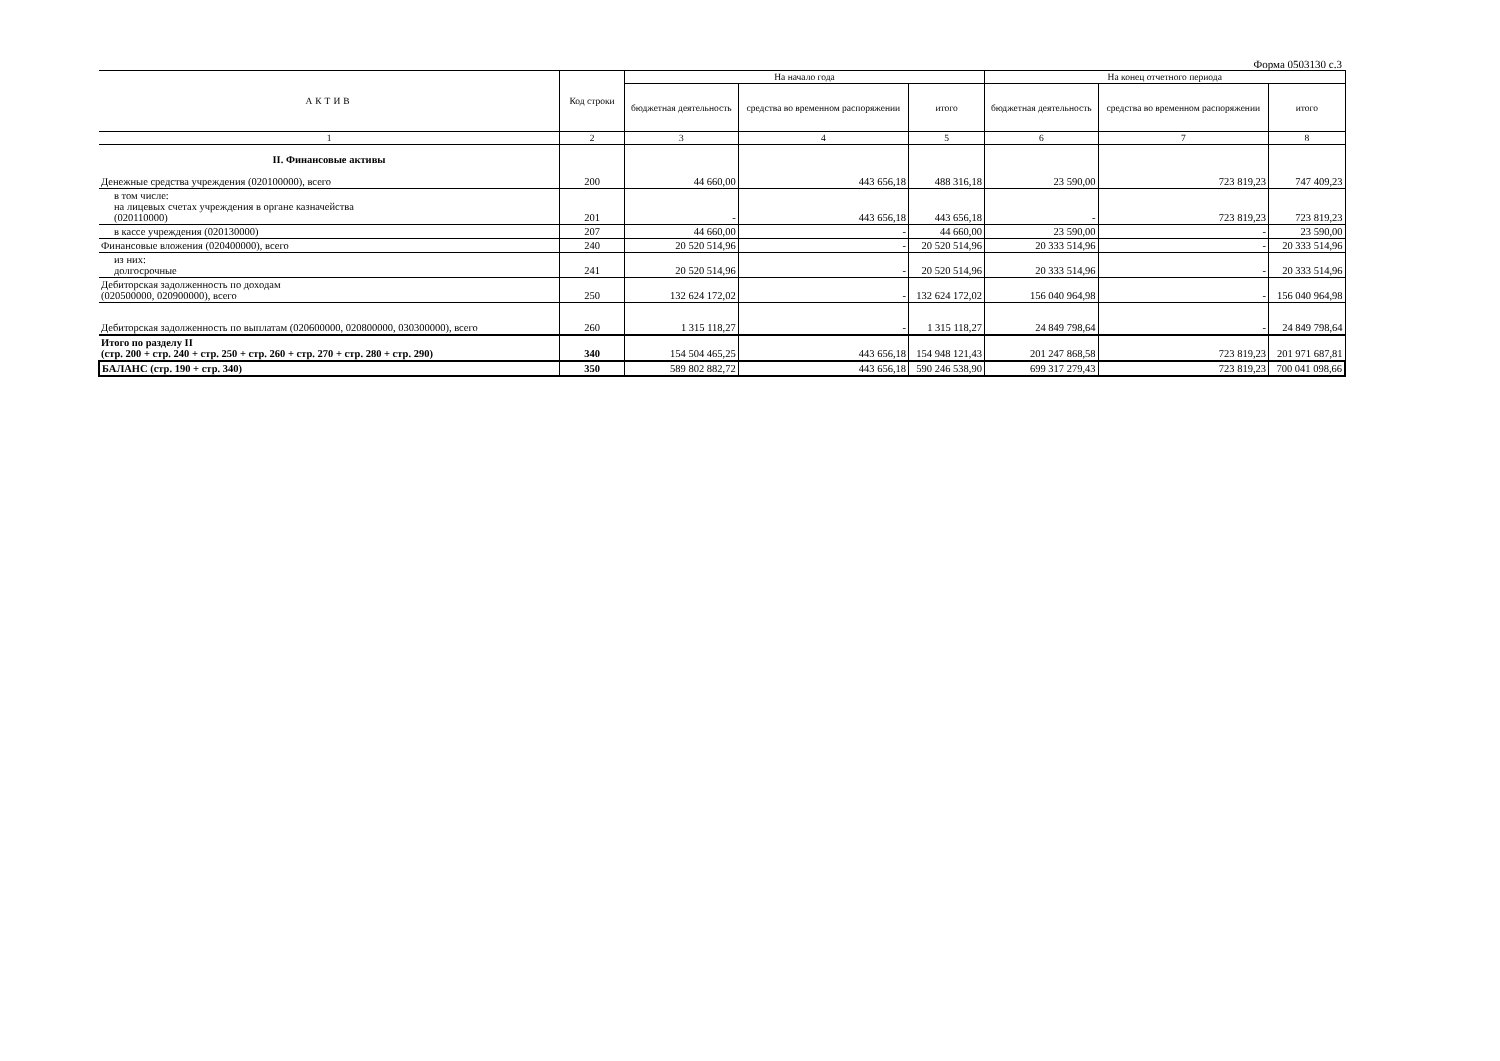Форма 0503130 с.3
| АКТИВ | Код строки | На начало года | | | На конец отчетного периода | | |
| --- | --- | --- | --- | --- | --- | --- | --- |
| | | бюджетная деятельность | средства во временном распоряжении | итого | бюджетная деятельность | средства во временном распоряжении | итого |
| 1 | 2 | 3 | 4 | 5 | 6 | 7 | 8 |
| II. Финансовые активы Денежные средства учреждения (020100000), всего | 200 | 44 660,00 | 443 656,18 | 488 316,18 | 23 590,00 | 723 819,23 | 747 409,23 |
| в том числе: на лицевых счетах учреждения в органе казначейства (020110000) | 201 | - | 443 656,18 | 443 656,18 | - | 723 819,23 | 723 819,23 |
| в кассе учреждения (020130000) | 207 | 44 660,00 | - | 44 660,00 | 23 590,00 | - | 23 590,00 |
| Финансовые вложения (020400000), всего | 240 | 20 520 514,96 | - | 20 520 514,96 | 20 333 514,96 | - | 20 333 514,96 |
| из них: долгосрочные | 241 | 20 520 514,96 | - | 20 520 514,96 | 20 333 514,96 | - | 20 333 514,96 |
| Дебиторская задолженность по доходам (020500000, 020900000), всего | 250 | 132 624 172,02 | - | 132 624 172,02 | 156 040 964,98 | - | 156 040 964,98 |
| Дебиторская задолженность по выплатам (020600000, 020800000, 030300000), всего | 260 | 1 315 118,27 | - | 1 315 118,27 | 24 849 798,64 | - | 24 849 798,64 |
| Итого по разделу II (стр. 200 + стр. 240 + стр. 250 + стр. 260 + стр. 270 + стр. 280 + стр. 290) | 340 | 154 504 465,25 | 443 656,18 | 154 948 121,43 | 201 247 868,58 | 723 819,23 | 201 971 687,81 |
| БАЛАНС (стр. 190 + стр. 340) | 350 | 589 802 882,72 | 443 656,18 | 590 246 538,90 | 699 317 279,43 | 723 819,23 | 700 041 098,66 |